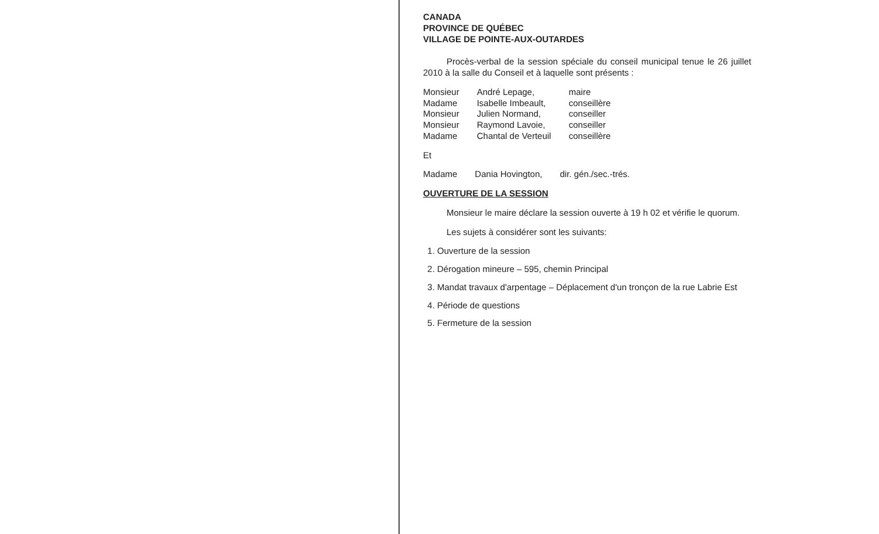CANADA
PROVINCE DE QUÉBEC
VILLAGE DE POINTE-AUX-OUTARDES
Procès-verbal de la session spéciale du conseil municipal tenue le 26 juillet 2010 à la salle du Conseil et à laquelle sont présents :
| Monsieur | André Lepage, | maire |
| Madame | Isabelle Imbeault, | conseillère |
| Monsieur | Julien Normand, | conseiller |
| Monsieur | Raymond Lavoie, | conseiller |
| Madame | Chantal de Verteuil | conseillère |
Et
| Madame | Dania Hovington, | dir. gén./sec.-trés. |
OUVERTURE DE LA SESSION
Monsieur le maire déclare la session ouverte à 19 h 02 et vérifie le quorum.
Les sujets à considérer sont les suivants:
1. Ouverture de la session
2. Dérogation mineure – 595, chemin Principal
3. Mandat travaux d'arpentage – Déplacement d'un tronçon de la rue Labrie Est
4. Période de questions
5. Fermeture de la session